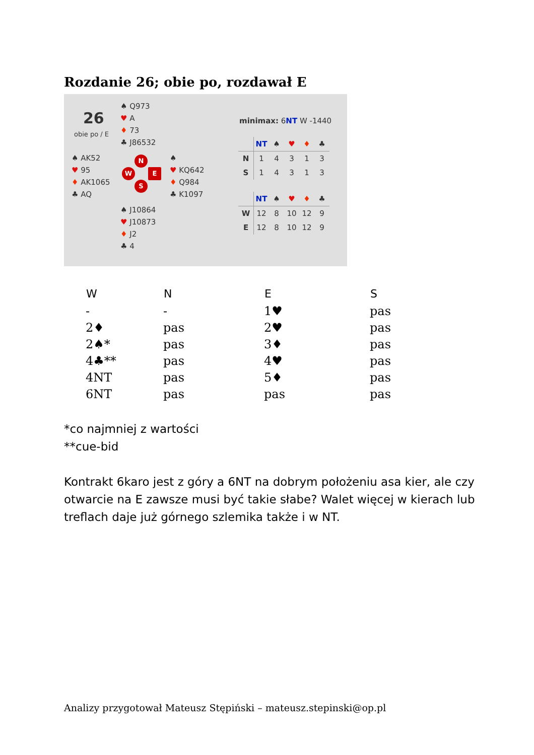Rozdanie 26; obie po, rozdawał E
26
obie po / E
♠ Q973
♥ A
♦ 73
♣ J86532
♠ AK52
♥ 95
♦ AK1065
♣ AQ
N
W E
S
♠
♥ KQ642
♦ Q984
♣ K1097
♠ J10864
♥ J10873
♦ J2
♣ 4
minimax: 6NT W -1440
| | NT | ♠ | ♥ | ♦ | ♣ |
| --- | --- | --- | --- | --- | --- |
| N | 1 | 4 | 3 | 1 | 3 |
| S | 1 | 4 | 3 | 1 | 3 |
| | NT | ♠ | ♥ | ♦ | ♣ |
| --- | --- | --- | --- | --- | --- |
| W | 12 | 8 | 10 | 12 | 9 |
| E | 12 | 8 | 10 | 12 | 9 |
| W | N | E | S |
| --- | --- | --- | --- |
| - | - | 1♥ | pas |
| 2♦ | pas | 2♥ | pas |
| 2♠* | pas | 3♦ | pas |
| 4♣** | pas | 4♥ | pas |
| 4NT | pas | 5♦ | pas |
| 6NT | pas | pas | pas |
*co najmniej z wartości
**cue-bid
Kontrakt 6karo jest z góry a 6NT na dobrym położeniu asa kier, ale czy otwarcie na E zawsze musi być takie słabe? Walet więcej w kierach lub treflach daje już górnego szlemika także i w NT.
Analizy przygotował Mateusz Stępiński – mateusz.stepinski@op.pl